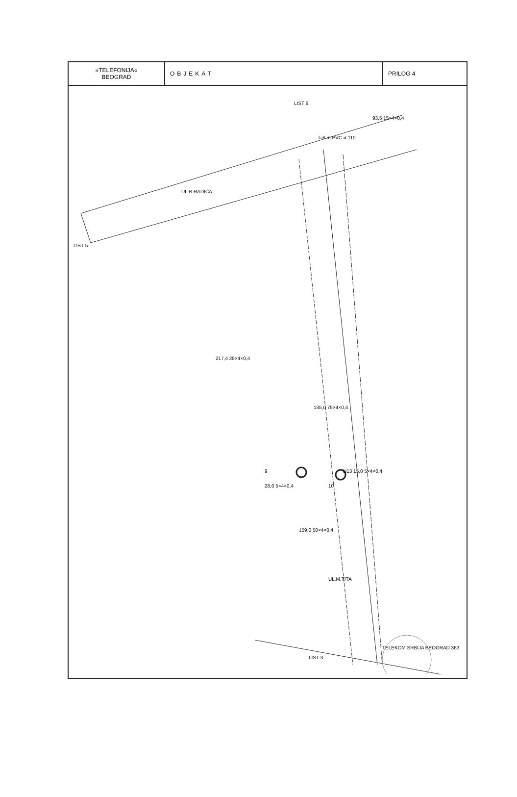| »TELEFONIJA« BEOGRAD | OBJEKAT | PRILOG 4 |
LIST 6
UL.B.RADIĆA
LIST 5
135,0 75×4×0,4
9
10
N13 15,0 5×4×0,4
28,0 5×4×0,4
159,0 50×4×0,4
UL.M.TITA
217,4 25×4×0,4
l=6 m PVC ø 110
93,5 15×4×0,4
LIST 3
TELEKOM SRBIJA BEOGRAD 363